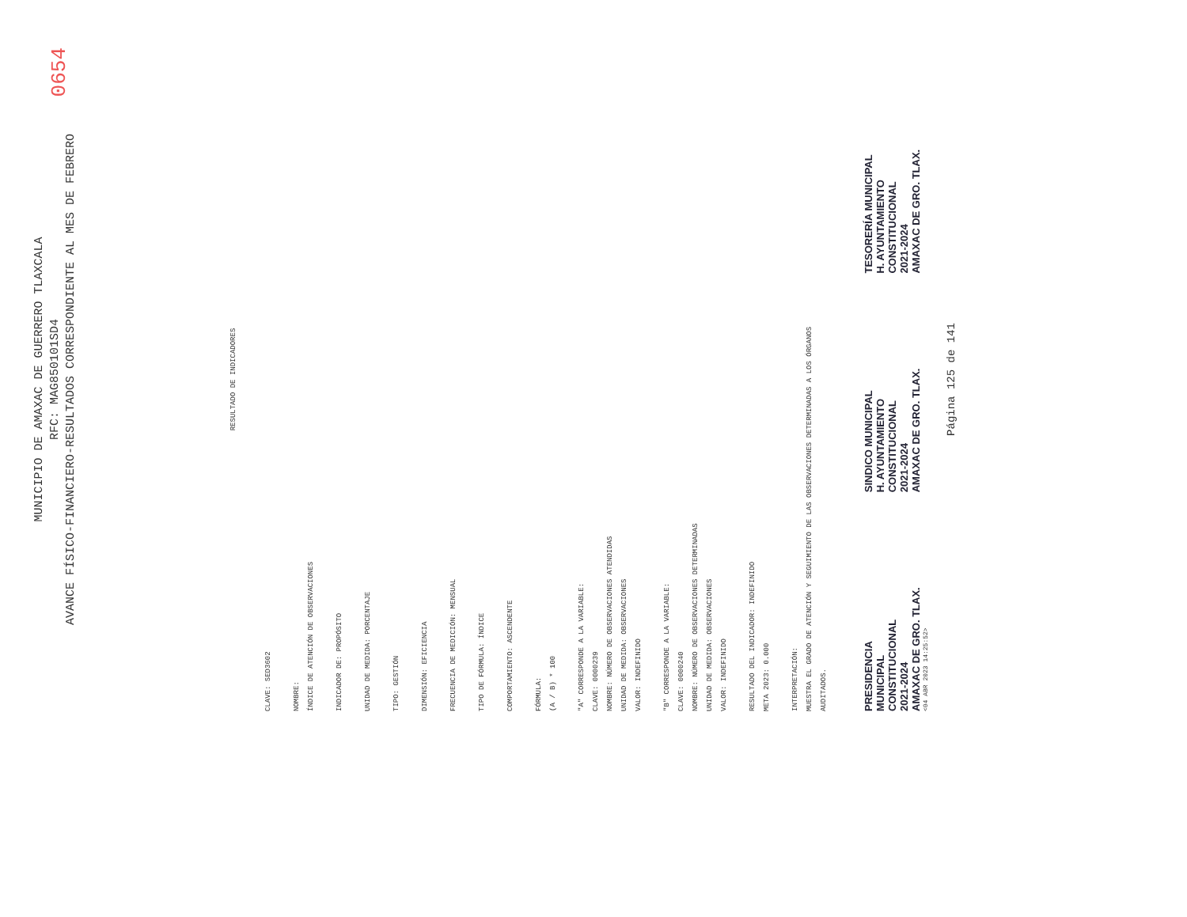MUNICIPIO DE AMAXAC DE GUERRERO TLAXCALA
RFC: MAG850101SD4
AVANCE FÍSICO-FINANCIERO-RESULTADOS CORRESPONDIENTE AL MES DE FEBRERO
0654
RESULTADO DE INDICADORES
CLAVE: SED3602
NOMBRE:
ÍNDICE DE ATENCIÓN DE OBSERVACIONES
INDICADOR DE: PROPÓSITO
UNIDAD DE MEDIDA: PORCENTAJE
TIPO: GESTIÓN
DIMENSIÓN: EFICIENCIA
FRECUENCIA DE MEDICIÓN: MENSUAL
TIPO DE FÓRMULA: ÍNDICE
COMPORTAMIENTO: ASCENDENTE
FÓRMULA:
(A / B) * 100
"A" CORRESPONDE A LA VARIABLE:
CLAVE: 0000239
NOMBRE: NÚMERO DE OBSERVACIONES ATENDIDAS
UNIDAD DE MEDIDA: OBSERVACIONES
VALOR: INDEFINIDO
"B" CORRESPONDE A LA VARIABLE:
CLAVE: 0000240
NOMBRE: NÚMERO DE OBSERVACIONES DETERMINADAS
UNIDAD DE MEDIDA: OBSERVACIONES
VALOR: INDEFINIDO
RESULTADO DEL INDICADOR: INDEFINIDO
META 2023: 0.000
INTERPRETACIÓN:
MUESTRA EL GRADO DE ATENCIÓN Y SEGUIMIENTO DE LAS OBSERVACIONES DETERMINADAS A LOS ÓRGANOS
AUDITADOS.
PRESIDENCIA
MUNICIPAL
CONSTITUCIONAL
2021-2024
AMAXAC DE GRO. TLAX.
SINDICO MUNICIPAL
H. AYUNTAMIENTO
CONSTITUCIONAL
2021-2024
AMAXAC DE GRO. TLAX.
TESORERÍA MUNICIPAL
H. AYUNTAMIENTO
CONSTITUCIONAL
2021-2024
AMAXAC DE GRO. TLAX.
<04 ABR 2023 14:25:52>
Página 125 de 141